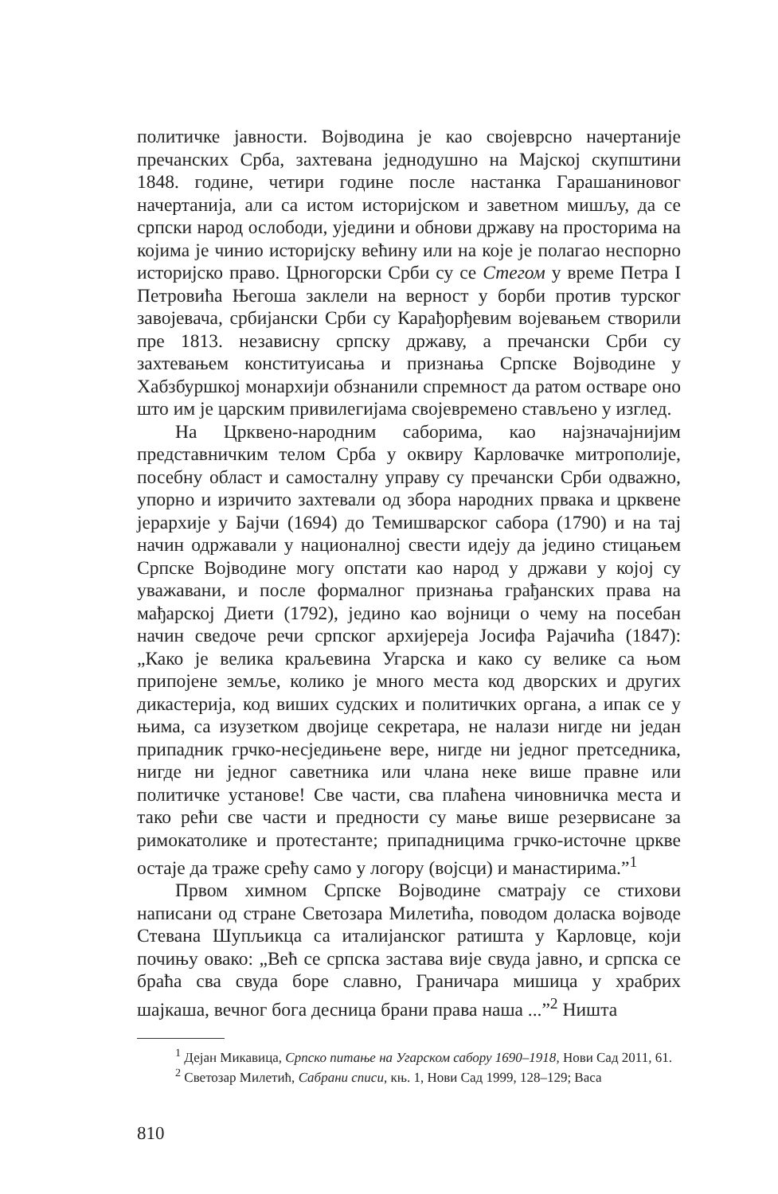политичке јавности. Војводина је као својеврсно начертаније пречанских Срба, захтевана једнодушно на Мајској скупштини 1848. године, четири године после настанка Гарашаниновог начертанија, али са истом историјском и заветном мишљу, да се српски народ ослободи, уједини и обнови државу на просторима на којима је чинио историјску већину или на које је полагао неспорно историјско право. Црногорски Срби су се Стегом у време Петра I Петровића Његоша заклели на верност у борби против турског завојевача, србијански Срби су Карађорђевим војевањем створили пре 1813. независну српску државу, а пречански Срби су захтевањем конституисања и признања Српске Војводине у Хабзбуршкој монархији обзнанили спремност да ратом остваре оно што им је царским привилегијама својевремено стављено у изглед.
На Црквено-народним саборима, као најзначајнијим представничким телом Срба у оквиру Карловачке митрополије, посебну област и самосталну управу су пречански Срби одважно, упорно и изричито захтевали од збора народних првака и црквене јерархије у Бајчи (1694) до Темишварског сабора (1790) и на тај начин одржавали у националној свести идеју да једино стицањем Српске Војводине могу опстати као народ у држави у којој су уважавани, и после формалног признања грађанских права на мађарској Диети (1792), једино као војници о чему на посебан начин сведоче речи српског архијереја Јосифа Рајачића (1847): „Како је велика краљевина Угарска и како су велике са њом припојене земље, колико је много места код дворских и других дикастерија, код виших судских и политичких органа, а ипак се у њима, са изузетком двојице секретара, не налази нигде ни један припадник грчко-несједињене вере, нигде ни једног претседника, нигде ни једног саветника или члана неке више правне или политичке установе! Све части, сва плаћена чиновничка места и тако рећи све части и предности су мање више резервисане за римокатолике и протестанте; припадницима грчко-источне цркве остаје да траже срећу само у логору (војсци) и манастирима.”<sup>1</sup>
Првом химном Српске Војводине сматрају се стихови написани од стране Светозара Милетића, поводом доласка војводе Стевана Шупљикца са италијанског ратишта у Карловце, који почињу овако: „Већ се српска застава вије свуда јавно, и српска се браћа сва свуда боре славно, Граничара мишица у храбрих шајкаша, вечног бога десница брани права наша ...”<sup>2</sup> Ништа
<sup>1</sup> Дејан Микавица, Српско питање на Угарском сабору 1690–1918, Нови Сад 2011, 61.
<sup>2</sup> Светозар Милетић, Сабрани списи, књ. 1, Нови Сад 1999, 128–129; Васа
810